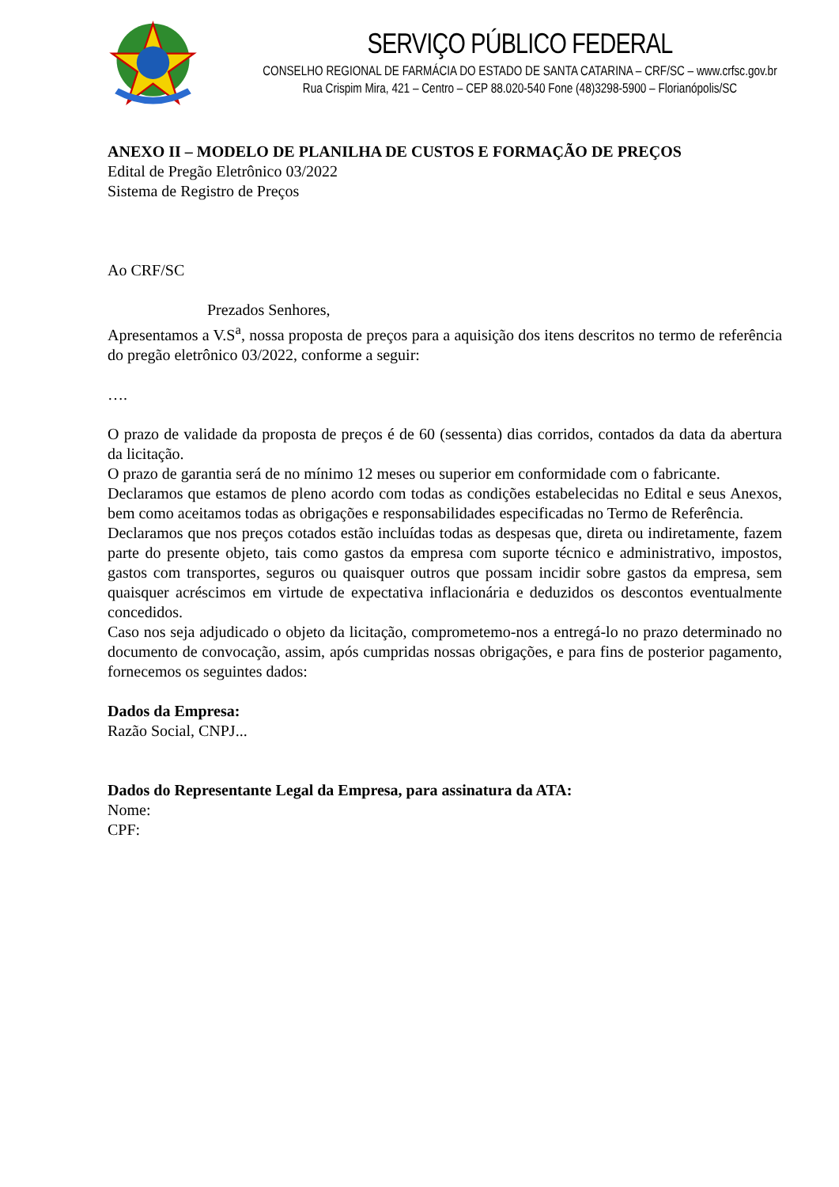SERVIÇO PÚBLICO FEDERAL
CONSELHO REGIONAL DE FARMÁCIA DO ESTADO DE SANTA CATARINA – CRF/SC – www.crfsc.gov.br
Rua Crispim Mira, 421 – Centro – CEP 88.020-540 Fone (48)3298-5900 – Florianópolis/SC
ANEXO II – MODELO DE PLANILHA DE CUSTOS E FORMAÇÃO DE PREÇOS
Edital de Pregão Eletrônico 03/2022
Sistema de Registro de Preços
Ao CRF/SC
Prezados Senhores,
Apresentamos a V.S<sup>a</sup>, nossa proposta de preços para a aquisição dos itens descritos no termo de referência do pregão eletrônico 03/2022, conforme a seguir:
….
O prazo de validade da proposta de preços é de 60 (sessenta) dias corridos, contados da data da abertura da licitação.
O prazo de garantia será de no mínimo 12 meses ou superior em conformidade com o fabricante.
Declaramos que estamos de pleno acordo com todas as condições estabelecidas no Edital e seus Anexos, bem como aceitamos todas as obrigações e responsabilidades especificadas no Termo de Referência.
Declaramos que nos preços cotados estão incluídas todas as despesas que, direta ou indiretamente, fazem parte do presente objeto, tais como gastos da empresa com suporte técnico e administrativo, impostos, gastos com transportes, seguros ou quaisquer outros que possam incidir sobre gastos da empresa, sem quaisquer acréscimos em virtude de expectativa inflacionária e deduzidos os descontos eventualmente concedidos.
Caso nos seja adjudicado o objeto da licitação, comprometemo-nos a entregá-lo no prazo determinado no documento de convocação, assim, após cumpridas nossas obrigações, e para fins de posterior pagamento, fornecemos os seguintes dados:
Dados da Empresa:
Razão Social, CNPJ...
Dados do Representante Legal da Empresa, para assinatura da ATA:
Nome:
CPF: